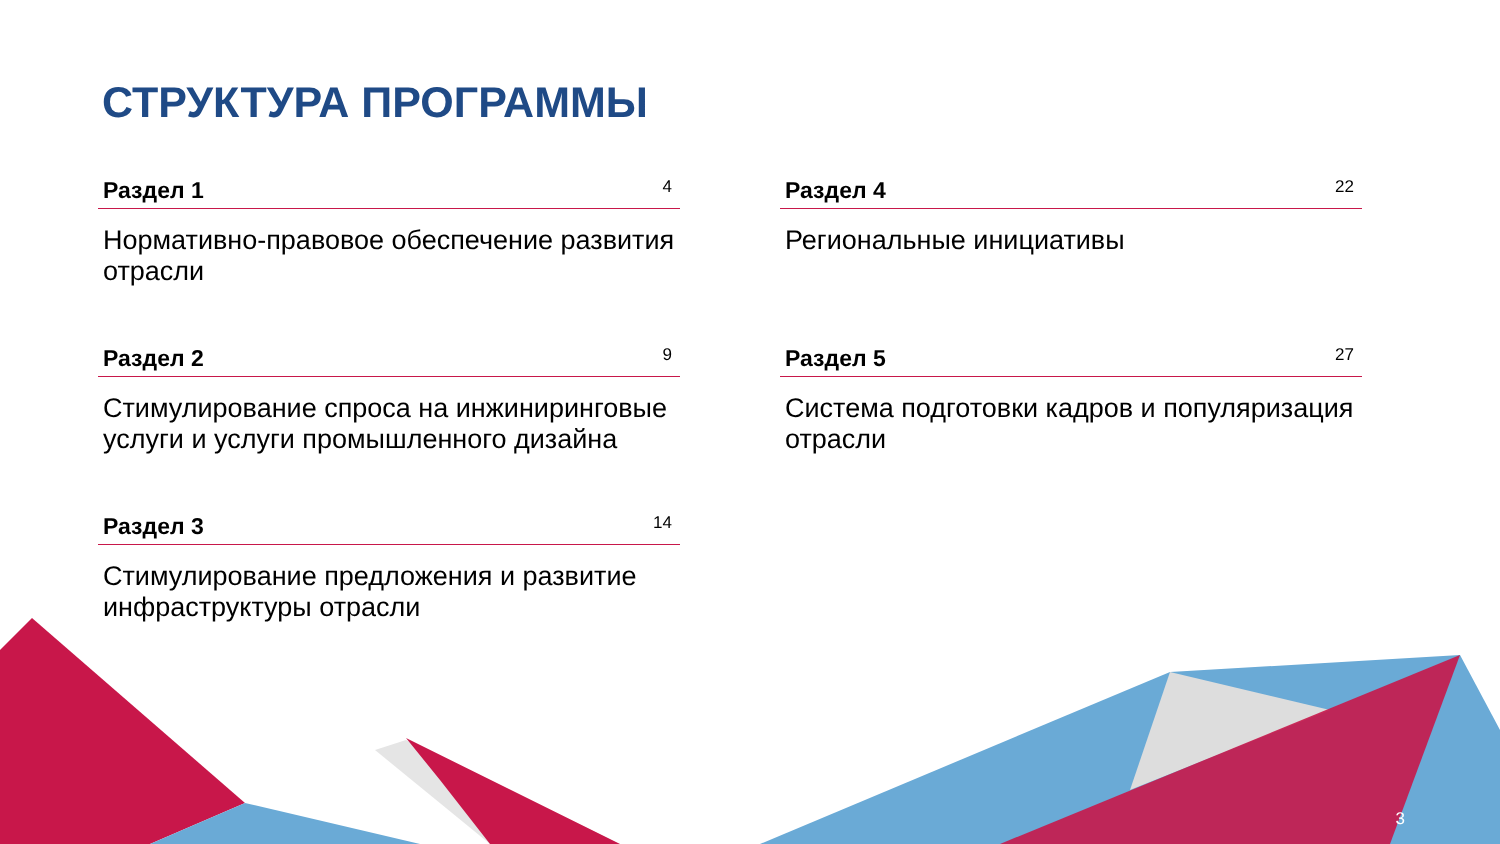СТРУКТУРА ПРОГРАММЫ
Раздел 1 4
Нормативно-правовое обеспечение развития отрасли
Раздел 2 9
Стимулирование спроса на инжиниринговые услуги и услуги промышленного дизайна
Раздел 3 14
Стимулирование предложения и развитие инфраструктуры отрасли
Раздел 4 22
Региональные инициативы
Раздел 5 27
Система подготовки кадров и популяризация отрасли
3